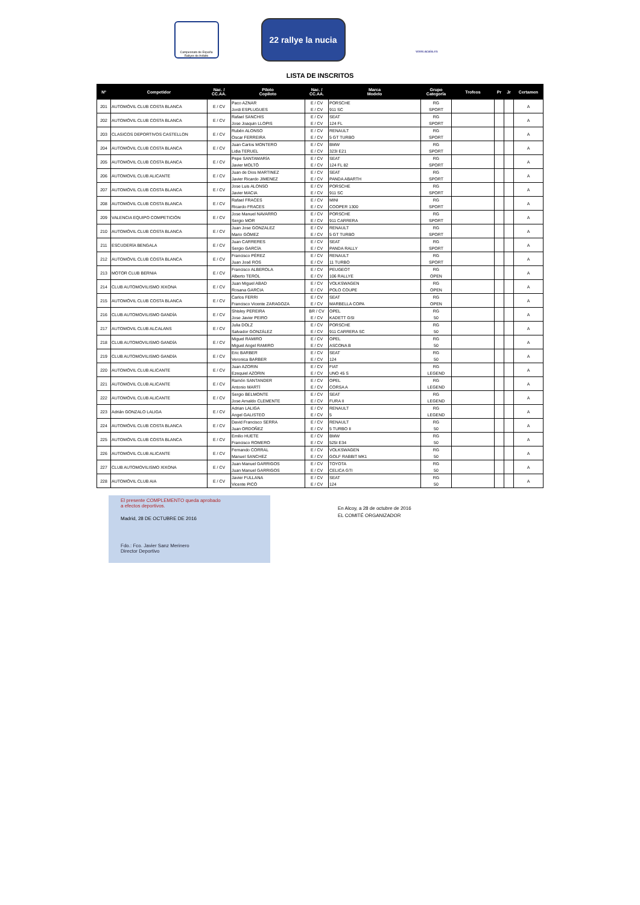Campeonato de España Rallyes de Asfalto
22 rallye la nucia
www.acaia.es
LISTA DE INSCRITOS
| Nº | Competidor | Nac. / CC.AA. | Piloto Copiloto | Nac. / CC.AA. | Marca Modelo | Grupo Categoría | Trofeos | Pr | Jr | Certamen |
| --- | --- | --- | --- | --- | --- | --- | --- | --- | --- | --- |
| 201 | AUTOMÓVIL CLUB COSTA BLANCA | E / CV | Paco AZNAR | E / CV | PORSCHE | RG | | | | A |
| | | | Jordi ESPLUGUES | E / CV | 911 SC | SPORT | | | | |
| 202 | AUTOMÓVIL CLUB COSTA BLANCA | E / CV | Rafael SANCHIS | E / CV | SEAT | RG | | | | A |
| | | | Jose Joaquin LLOPIS | E / CV | 124 FL | SPORT | | | | |
| 203 | CLASICOS DEPORTIVOS CASTELLON | E / CV | Rubén ALONSO | E / CV | RENAULT | RG | | | | A |
| | | | Oscar FERREIRA | E / CV | 5 GT TURBO | SPORT | | | | |
| 204 | AUTOMÓVIL CLUB COSTA BLANCA | E / CV | Juan Carlos MONTERO | E / CV | BMW | RG | | | | A |
| | | | Lidia TERUEL | E / CV | 323I E21 | SPORT | | | | |
| 205 | AUTOMÓVIL CLUB COSTA BLANCA | E / CV | Pepe SANTAMARÍA | E / CV | SEAT | RG | | | | A |
| | | | Javier MOLTÓ | E / CV | 124 FL 82 | SPORT | | | | |
| 206 | AUTOMOVIL CLUB ALICANTE | E / CV | Juan de Dios MARTINEZ | E / CV | SEAT | RG | | | | A |
| | | | Javier Ricardo JIMENEZ | E / CV | PANDA ABARTH | SPORT | | | | |
| 207 | AUTOMÓVIL CLUB COSTA BLANCA | E / CV | Jose Luis ALONSO | E / CV | PORSCHE | RG | | | | A |
| | | | Javier MACIA | E / CV | 911 SC | SPORT | | | | |
| 208 | AUTOMÓVIL CLUB COSTA BLANCA | E / CV | Rafael FRACES | E / CV | MINI | RG | | | | A |
| | | | Ricardo FRACES | E / CV | COOPER 1300 | SPORT | | | | |
| 209 | VALENCIA EQUIPO COMPETICIÓN | E / CV | Jose Manuel NAVARRO | E / CV | PORSCHE | RG | | | | A |
| | | | Sergio MOR | E / CV | 911 CARRERA | SPORT | | | | |
| 210 | AUTOMÓVIL CLUB COSTA BLANCA | E / CV | Juan Jose GONZALEZ | E / CV | RENAULT | RG | | | | A |
| | | | Mario GÓMEZ | E / CV | 5 GT TURBO | SPORT | | | | |
| 211 | ESCUDERÍA BENGALA | E / CV | Juan CARRERES | E / CV | SEAT | RG | | | | A |
| | | | Sergio GARCÍA | E / CV | PANDA RALLY | SPORT | | | | |
| 212 | AUTOMÓVIL CLUB COSTA BLANCA | E / CV | Francisco PÉREZ | E / CV | RENAULT | RG | | | | A |
| | | | Juan José ROS | E / CV | 11 TURBO | SPORT | | | | |
| 213 | MOTOR CLUB BERNIA | E / CV | Francisco ALBEROLA | E / CV | PEUGEOT | RG | | | | A |
| | | | Alberto TEROL | E / CV | 106 RALLYE | OPEN | | | | |
| 214 | CLUB AUTOMOVILISMO XIXONA | E / CV | Juan Miguel ABAD | E / CV | VOLKSWAGEN | RG | | | | A |
| | | | Rosana GARCIA | E / CV | POLO COUPE | OPEN | | | | |
| 215 | AUTOMÓVIL CLUB COSTA BLANCA | E / CV | Carlos FERRI | E / CV | SEAT | RG | | | | A |
| | | | Francisco Vicente ZARAGOZA | E / CV | MARBELLA COPA | OPEN | | | | |
| 216 | CLUB AUTOMOVILISMO GANDÍA | E / CV | Shisley PEREIRA | BR / CV | OPEL | RG | | | | A |
| | | | Jose Javier PEIRO | E / CV | KADETT GSI | 50 | | | | |
| 217 | AUTOMOVIL CLUB ALCALANS | E / CV | Julia DOLZ | E / CV | PORSCHE | RG | | | | A |
| | | | Salvador GONZÁLEZ | E / CV | 911 CARRERA SC | 50 | | | | |
| 218 | CLUB AUTOMOVILISMO GANDÍA | E / CV | Miguel RAMIRO | E / CV | OPEL | RG | | | | A |
| | | | Miguel Angel RAMIRO | E / CV | ASCONA B | 50 | | | | |
| 219 | CLUB AUTOMOVILISMO GANDÍA | E / CV | Eric BARBER | E / CV | SEAT | RG | | | | A |
| | | | Veronica BARBER | E / CV | 124 | 50 | | | | |
| 220 | AUTOMÓVIL CLUB ALICANTE | E / CV | Juan AZORIN | E / CV | FIAT | RG | | | | A |
| | | | Ezequiel AZORIN | E / CV | UNO 45 S | LEGEND | | | | |
| 221 | AUTOMÓVIL CLUB ALICANTE | E / CV | Ramón SANTANDER | E / CV | OPEL | RG | | | | A |
| | | | Antonio MARTÍ | E / CV | CORSA A | LEGEND | | | | |
| 222 | AUTOMÓVIL CLUB ALICANTE | E / CV | Sergio BELMONTE | E / CV | SEAT | RG | | | | A |
| | | | Jose Arnaldo CLEMENTE | E / CV | FURA II | LEGEND | | | | |
| 223 | Adrián GONZALO LALIGA | E / CV | Adrian LALIGA | E / CV | RENAULT | RG | | | | A |
| | | | Angel GALISTEO | E / CV | 5 | LEGEND | | | | |
| 224 | AUTOMÓVIL CLUB COSTA BLANCA | E / CV | David Francisco SERRA | E / CV | RENAULT | RG | | | | A |
| | | | Juan ORDOÑEZ | E / CV | 5 TURBO II | 50 | | | | |
| 225 | AUTOMÓVIL CLUB COSTA BLANCA | E / CV | Emilio HUETE | E / CV | BMW | RG | | | | A |
| | | | Francisco ROMERO | E / CV | 525I E34 | 50 | | | | |
| 226 | AUTOMÓVIL CLUB ALICANTE | E / CV | Fernando CORRAL | E / CV | VOLKSWAGEN | RG | | | | A |
| | | | Manuel SANCHEZ | E / CV | GOLF RABBIT MK1 | 50 | | | | |
| 227 | CLUB AUTOMOVILISMO XIXONA | E / CV | Juan Manuel GARRIGOS | E / CV | TOYOTA | RG | | | | A |
| | | | Juan Manuel GARRIGOS | E / CV | CELICA GTI | 50 | | | | |
| 228 | AUTOMÓVIL CLUB AIA | E / CV | Javier FULLANA | E / CV | SEAT | RG | | | | A |
| | | | Vicente PICÓ | E / CV | 124 | 50 | | | | |
El presente COMPLEMENTO queda aprobado
a efectos deportivos.
Madrid, 28 DE OCTUBRE DE 2016
Fdo.: Fco. Javier Sanz Merinero
Director Deportivo
En Alcoy, a 28 de octubre de 2016
EL COMITÉ ORGANIZADOR